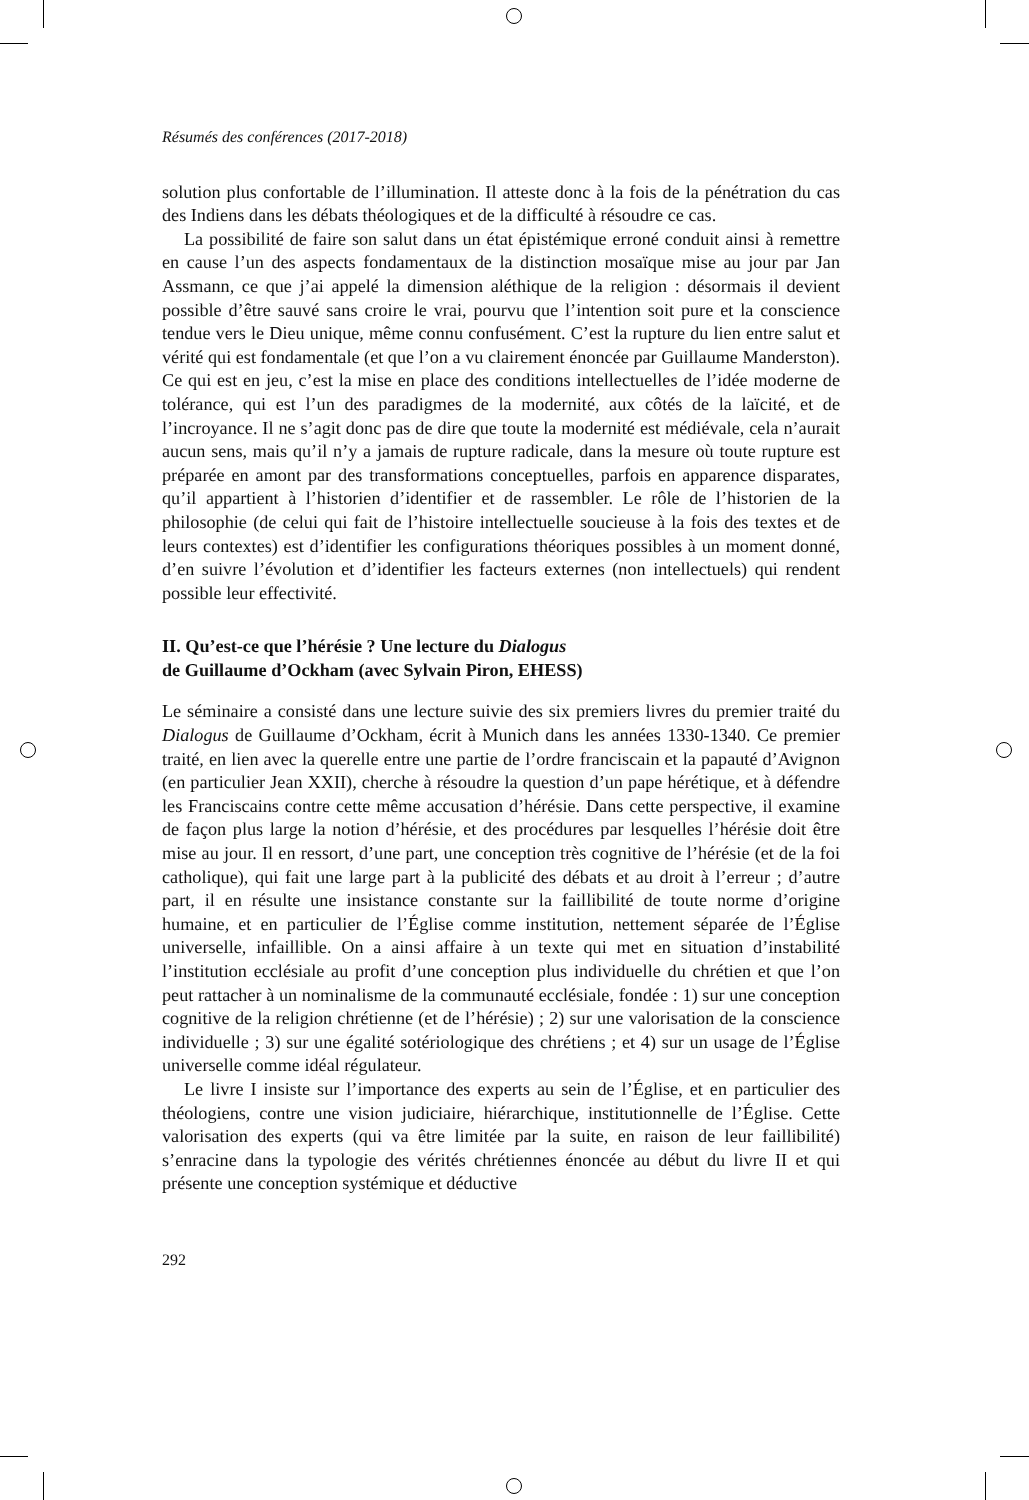Résumés des conférences (2017-2018)
solution plus confortable de l’illumination. Il atteste donc à la fois de la pénétration du cas des Indiens dans les débats théologiques et de la difficulté à résoudre ce cas.
La possibilité de faire son salut dans un état épistémique erroné conduit ainsi à remettre en cause l’un des aspects fondamentaux de la distinction mosaïque mise au jour par Jan Assmann, ce que j’ai appelé la dimension aléthique de la religion : désormais il devient possible d’être sauvé sans croire le vrai, pourvu que l’intention soit pure et la conscience tendue vers le Dieu unique, même connu confusément. C’est la rupture du lien entre salut et vérité qui est fondamentale (et que l’on a vu clairement énoncée par Guillaume Manderston). Ce qui est en jeu, c’est la mise en place des conditions intellectuelles de l’idée moderne de tolérance, qui est l’un des paradigmes de la modernité, aux côtés de la laïcité, et de l’incroyance. Il ne s’agit donc pas de dire que toute la modernité est médiévale, cela n’aurait aucun sens, mais qu’il n’y a jamais de rupture radicale, dans la mesure où toute rupture est préparée en amont par des transformations conceptuelles, parfois en apparence disparates, qu’il appartient à l’historien d’identifier et de rassembler. Le rôle de l’historien de la philosophie (de celui qui fait de l’histoire intellectuelle soucieuse à la fois des textes et de leurs contextes) est d’identifier les configurations théoriques possibles à un moment donné, d’en suivre l’évolution et d’identifier les facteurs externes (non intellectuels) qui rendent possible leur effectivité.
II. Qu’est-ce que l’hérésie ? Une lecture du Dialogus
de Guillaume d’Ockham (avec Sylvain Piron, EHESS)
Le séminaire a consisté dans une lecture suivie des six premiers livres du premier traité du Dialogus de Guillaume d’Ockham, écrit à Munich dans les années 1330-1340. Ce premier traité, en lien avec la querelle entre une partie de l’ordre franciscain et la papauté d’Avignon (en particulier Jean XXII), cherche à résoudre la question d’un pape hérétique, et à défendre les Franciscains contre cette même accusation d’hérésie. Dans cette perspective, il examine de façon plus large la notion d’hérésie, et des procédures par lesquelles l’hérésie doit être mise au jour. Il en ressort, d’une part, une conception très cognitive de l’hérésie (et de la foi catholique), qui fait une large part à la publicité des débats et au droit à l’erreur ; d’autre part, il en résulte une insistance constante sur la faillibilité de toute norme d’origine humaine, et en particulier de l’Église comme institution, nettement séparée de l’Église universelle, infaillible. On a ainsi affaire à un texte qui met en situation d’instabilité l’institution ecclésiale au profit d’une conception plus individuelle du chrétien et que l’on peut rattacher à un nominalisme de la communauté ecclésiale, fondée : 1) sur une conception cognitive de la religion chrétienne (et de l’hérésie) ; 2) sur une valorisation de la conscience individuelle ; 3) sur une égalité sotériologique des chrétiens ; et 4) sur un usage de l’Église universelle comme idéal régulateur.
Le livre I insiste sur l’importance des experts au sein de l’Église, et en particulier des théologiens, contre une vision judiciaire, hiérarchique, institutionnelle de l’Église. Cette valorisation des experts (qui va être limitée par la suite, en raison de leur faillibilité) s’enracine dans la typologie des vérités chrétiennes énoncée au début du livre II et qui présente une conception systémique et déductive
292